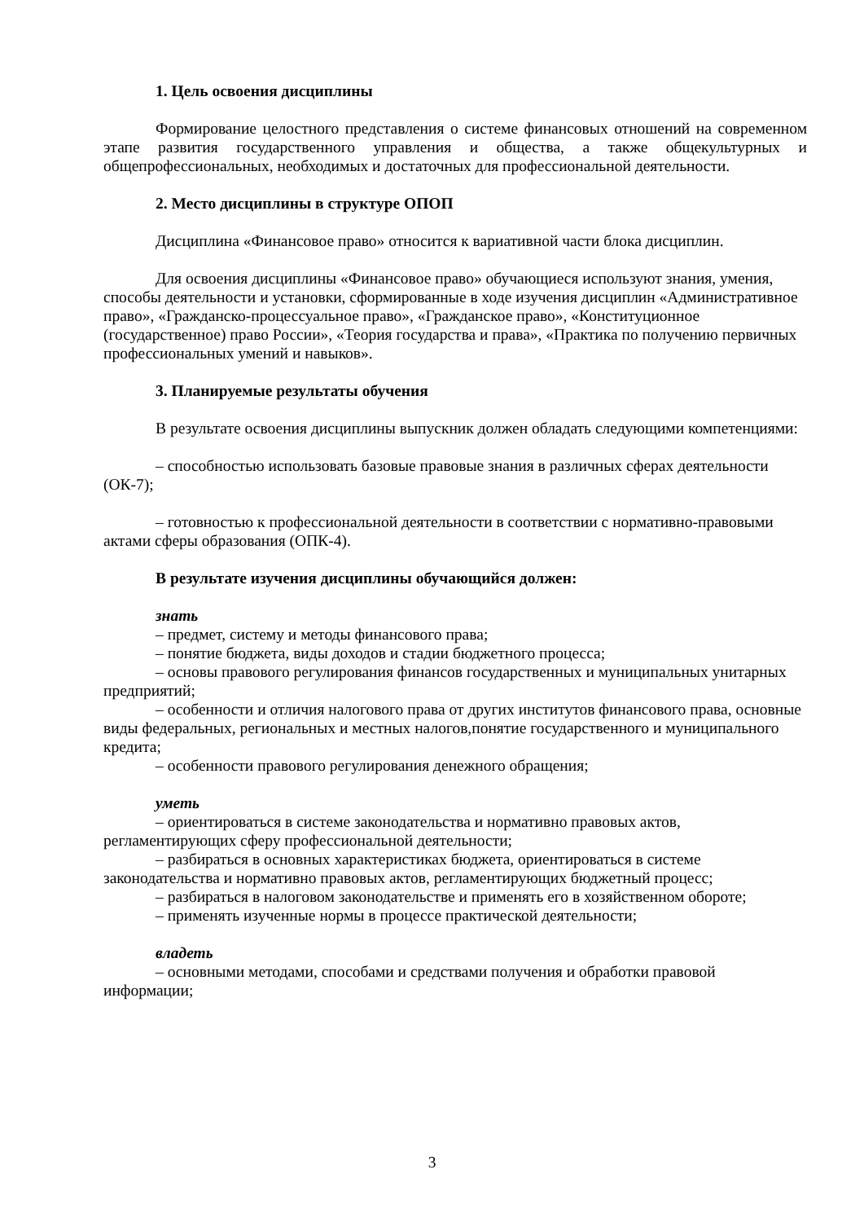1. Цель освоения дисциплины
Формирование целостного представления о системе финансовых отношений на современном этапе развития государственного управления и общества, а также общекультурных и общепрофессиональных, необходимых и достаточных для профессиональной деятельности.
2. Место дисциплины в структуре ОПОП
Дисциплина «Финансовое право» относится к вариативной части блока дисциплин.
Для освоения дисциплины «Финансовое право» обучающиеся используют знания, умения, способы деятельности и установки, сформированные в ходе изучения дисциплин «Административное право», «Гражданско-процессуальное право», «Гражданское право», «Конституционное (государственное) право России», «Теория государства и права», «Практика по получению первичных профессиональных умений и навыков».
3. Планируемые результаты обучения
В результате освоения дисциплины выпускник должен обладать следующими компетенциями:
– способностью использовать базовые правовые знания в различных сферах деятельности (ОК-7);
– готовностью к профессиональной деятельности в соответствии с нормативно-правовыми актами сферы образования (ОПК-4).
В результате изучения дисциплины обучающийся должен:
знать
– предмет, систему и методы финансового права;
– понятие бюджета, виды доходов и стадии бюджетного процесса;
– основы правового регулирования финансов государственных и муниципальных унитарных предприятий;
– особенности и отличия налогового права от других институтов финансового права, основные виды федеральных, региональных и местных налогов,понятие государственного и муниципального кредита;
– особенности правового регулирования денежного обращения;
уметь
– ориентироваться в системе законодательства и нормативно правовых актов, регламентирующих сферу профессиональной деятельности;
– разбираться в основных характеристиках бюджета, ориентироваться в системе законодательства и нормативно правовых актов, регламентирующих бюджетный процесс;
– разбираться в налоговом законодательстве и применять его в хозяйственном обороте;
– применять изученные нормы в процессе практической деятельности;
владеть
– основными методами, способами и средствами получения и обработки правовой информации;
3